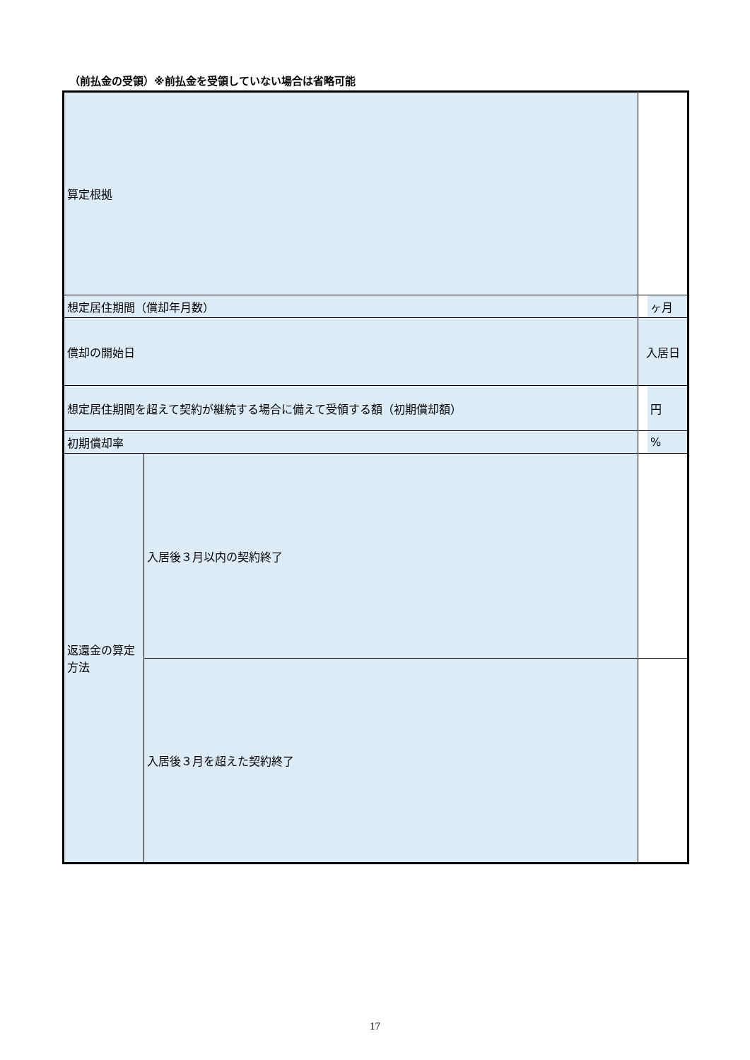（前払金の受領）※前払金を受領していない場合は省略可能
| 算定根拠 | | | |
| 想定居住期間（償却年月数） | | | ヶ月 |
| 償却の開始日 | | 入居日 | |
| 想定居住期間を超えて契約が継続する場合に備えて受領する額（初期償却額） | | | 円 |
| 初期償却率 | | | % |
| 返還金の算定方法 | 入居後３月以内の契約終了 | | |
| | 入居後３月を超えた契約終了 | | |
17